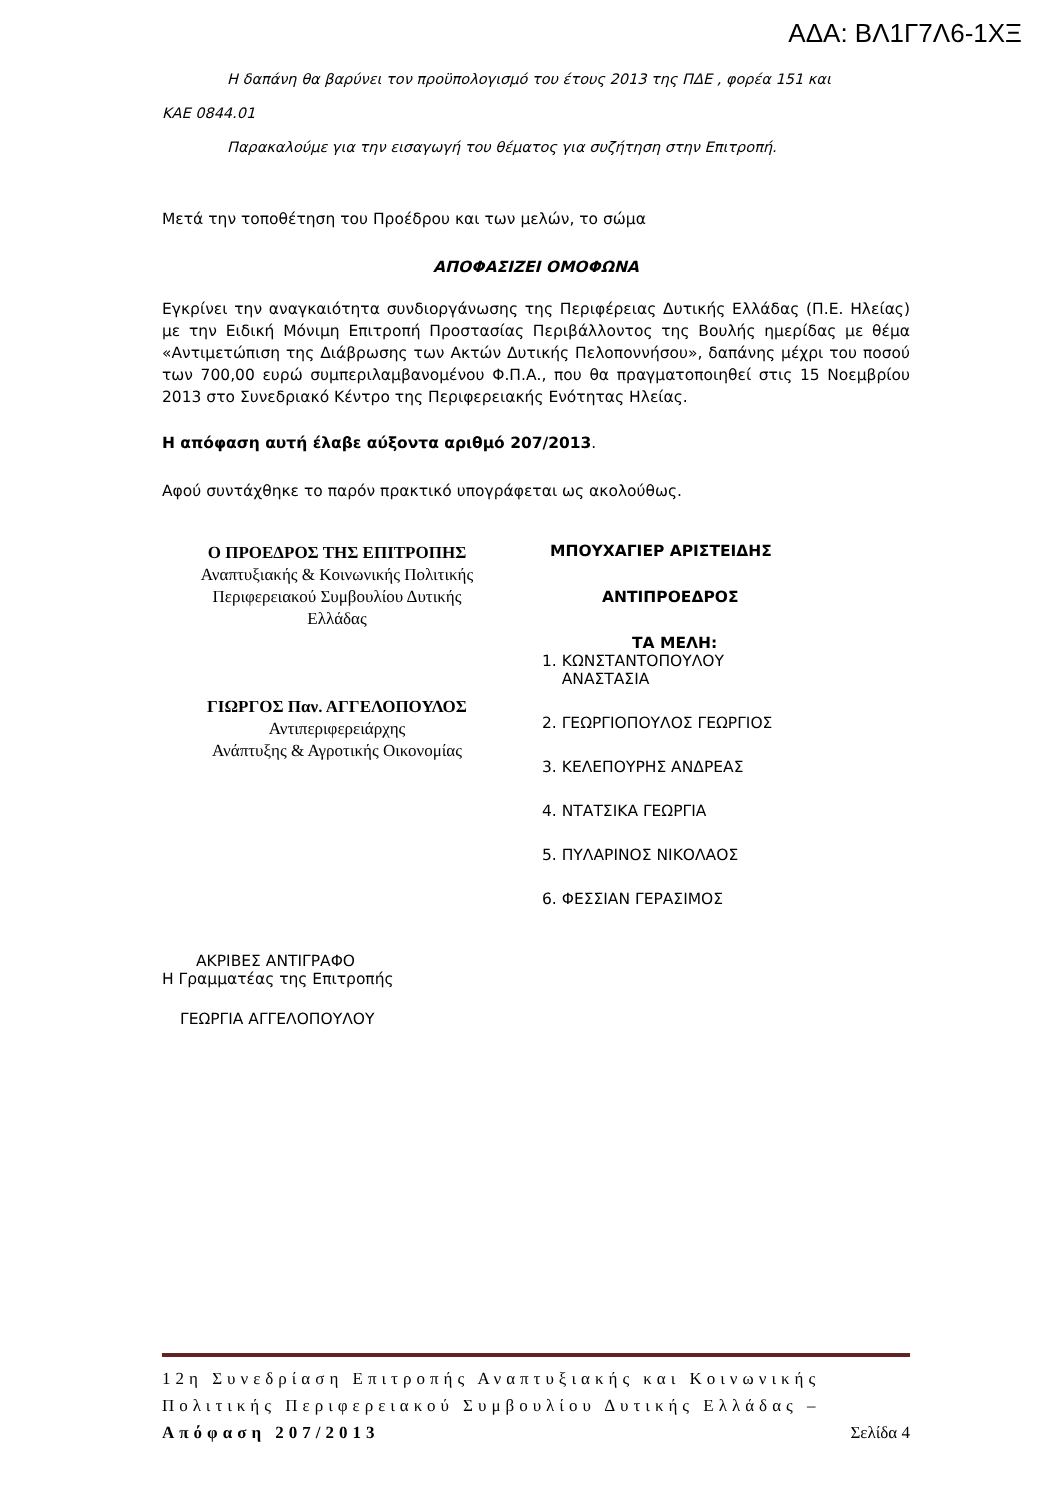ΑΔΑ: ΒΛ1Γ7Λ6-1ΧΞ
Η δαπάνη θα βαρύνει τον προϋπολογισμό του έτους 2013 της ΠΔΕ , φορέα 151 και
ΚΑΕ 0844.01
Παρακαλούμε για την εισαγωγή του θέματος για συζήτηση στην Επιτροπή.
Μετά την τοποθέτηση του Προέδρου και των μελών, το σώμα
ΑΠΟΦΑΣΙΖΕΙ ΟΜΟΦΩΝΑ
Εγκρίνει την αναγκαιότητα συνδιοργάνωσης της Περιφέρειας Δυτικής Ελλάδας (Π.Ε. Ηλείας) με την Ειδική Μόνιμη Επιτροπή Προστασίας Περιβάλλοντος της Βουλής ημερίδας με θέμα «Αντιμετώπιση της Διάβρωσης των Ακτών Δυτικής Πελοποννήσου», δαπάνης μέχρι του ποσού των 700,00 ευρώ συμπεριλαμβανομένου Φ.Π.Α., που θα πραγματοποιηθεί στις 15 Νοεμβρίου 2013 στο Συνεδριακό Κέντρο της Περιφερειακής Ενότητας Ηλείας.
Η απόφαση αυτή έλαβε αύξοντα αριθμό 207/2013.
Αφού συντάχθηκε το παρόν πρακτικό υπογράφεται ως ακολούθως.
Ο ΠΡΟΕΔΡΟΣ ΤΗΣ ΕΠΙΤΡΟΠΗΣ
Αναπτυξιακής & Κοινωνικής Πολιτικής
Περιφερειακού Συμβουλίου Δυτικής
Ελλάδας
ΓΙΩΡΓΟΣ Παν. ΑΓΓΕΛΟΠΟΥΛΟΣ
Αντιπεριφερειάρχης
Ανάπτυξης & Αγροτικής Οικονομίας
ΜΠΟΥΧΑΓΙΕΡ ΑΡΙΣΤΕΙΔΗΣ
ΑΝΤΙΠΡΟΕΔΡΟΣ
ΤΑ ΜΕΛΗ:
1. ΚΩΝΣΤΑΝΤΟΠΟΥΛΟΥ
ΑΝΑΣΤΑΣΙΑ
2. ΓΕΩΡΓΙΟΠΟΥΛΟΣ ΓΕΩΡΓΙΟΣ
3. ΚΕΛΕΠΟΥΡΗΣ ΑΝΔΡΕΑΣ
4. ΝΤΑΤΣΙΚΑ ΓΕΩΡΓΙΑ
5. ΠΥΛΑΡΙΝΟΣ ΝΙΚΟΛΑΟΣ
6. ΦΕΣΣΙΑΝ ΓΕΡΑΣΙΜΟΣ
ΑΚΡΙΒΕΣ ΑΝΤΙΓΡΑΦΟ
Η Γραμματέας της Επιτροπής
ΓΕΩΡΓΙΑ ΑΓΓΕΛΟΠΟΥΛΟΥ
12η Συνεδρίαση Επιτροπής Αναπτυξιακής και Κοινωνικής Πολιτικής Περιφερειακού Συμβουλίου Δυτικής Ελλάδας – Απόφαση 207/2013 Σελίδα 4